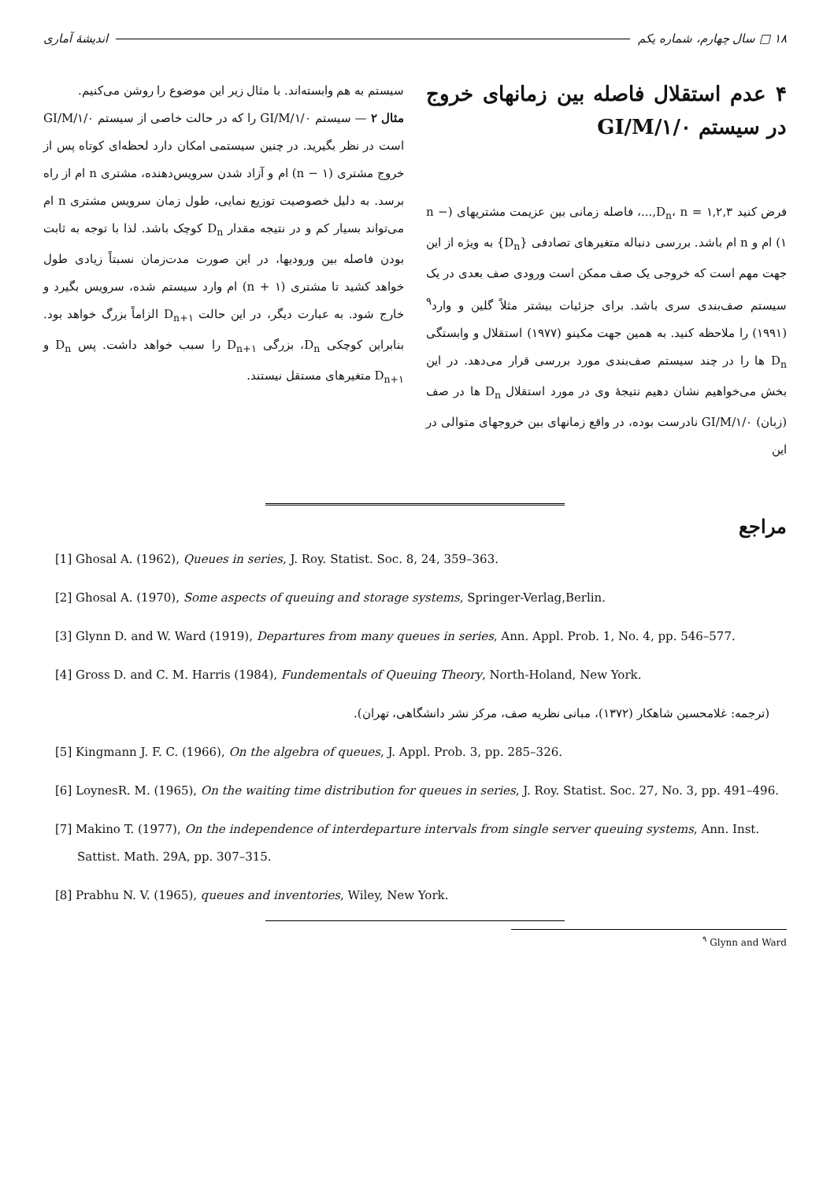۱۸ □ سال چهارم، شماره یکم اندیشهٔ آماری
۴ عدم استقلال فاصله بین زمانهای خروج در سیستم GI/M/۱/۰
فرض کنید D<sub>n</sub>، n = ۱,۲,۳,...، فاصله زمانی بین عزیمت مشتریهای (n − ۱) ام و n ام باشد. بررسی دنباله متغیرهای تصادفی {D<sub>n</sub>} به ویژه از این جهت مهم است که خروجی یک صف ممکن است ورودی صف بعدی در یک سیستم صف‌بندی سری باشد. برای جزئیات بیشتر مثلاً گلین و وارد<sup>۹</sup> (۱۹۹۱) را ملاحظه کنید. به همین جهت مکینو (۱۹۷۷) استقلال و وابستگی D<sub>n</sub> ها را در چند سیستم صف‌بندی مورد بررسی قرار می‌دهد. در این بخش می‌خواهیم نشان دهیم نتیجهٔ وی در مورد استقلال D<sub>n</sub> ها در صف (زبان) GI/M/۱/۰ نادرست بوده، در واقع زمانهای بین خروجهای متوالی در این
سیستم به هم وابسته‌اند. با مثال زیر این موضوع را روشن می‌کنیم.
مثال ۲ — سیستم GI/M/۱/۰ را که در حالت خاصی از سیستم GI/M/۱/۰ است در نظر بگیرید. در چنین سیستمی امکان دارد لحظه‌ای کوتاه پس از خروج مشتری (n − ۱) ام و آزاد شدن سرویس‌دهنده، مشتری n ام از راه برسد. به دلیل خصوصیت توزیع نمایی، طول زمان سرویس مشتری n ام می‌تواند بسیار کم و در نتیجه مقدار D<sub>n</sub> کوچک باشد. لذا با توجه به ثابت بودن فاصله بین ورودیها، در این صورت مدت‌زمان نسبتاً زیادی طول خواهد کشید تا مشتری (n + ۱) ام وارد سیستم شده، سرویس بگیرد و خارج شود. به عبارت دیگر، در این حالت D<sub>n+۱</sub> الزاماً بزرگ خواهد بود. بنابراین کوچکی D<sub>n</sub>، بزرگی D<sub>n+۱</sub> را سبب خواهد داشت. پس D<sub>n</sub> و D<sub>n+۱</sub> متغیرهای مستقل نیستند.
مراجع
[1] Ghosal A. (1962), Queues in series, J. Roy. Statist. Soc. 8, 24, 359–363.
[2] Ghosal A. (1970), Some aspects of queuing and storage systems, Springer-Verlag,Berlin.
[3] Glynn D. and W. Ward (1919), Departures from many queues in series, Ann. Appl. Prob. 1, No. 4, pp. 546–577.
[4] Gross D. and C. M. Harris (1984), Fundementals of Queuing Theory, North-Holand, New York.
(ترجمه: غلامحسین شاهکار (۱۳۷۲)، مبانی نظریه صف، مرکز نشر دانشگاهی، تهران).
[5] Kingmann J. F. C. (1966), On the algebra of queues, J. Appl. Prob. 3, pp. 285–326.
[6] LoynesR. M. (1965), On the waiting time distribution for queues in series, J. Roy. Statist. Soc. 27, No. 3, pp. 491–496.
[7] Makino T. (1977), On the independence of interdeparture intervals from single server queuing systems, Ann. Inst. Sattist. Math. 29A, pp. 307–315.
[8] Prabhu N. V. (1965), queues and inventories, Wiley, New York.
<sup>۹</sup> Glynn and Ward